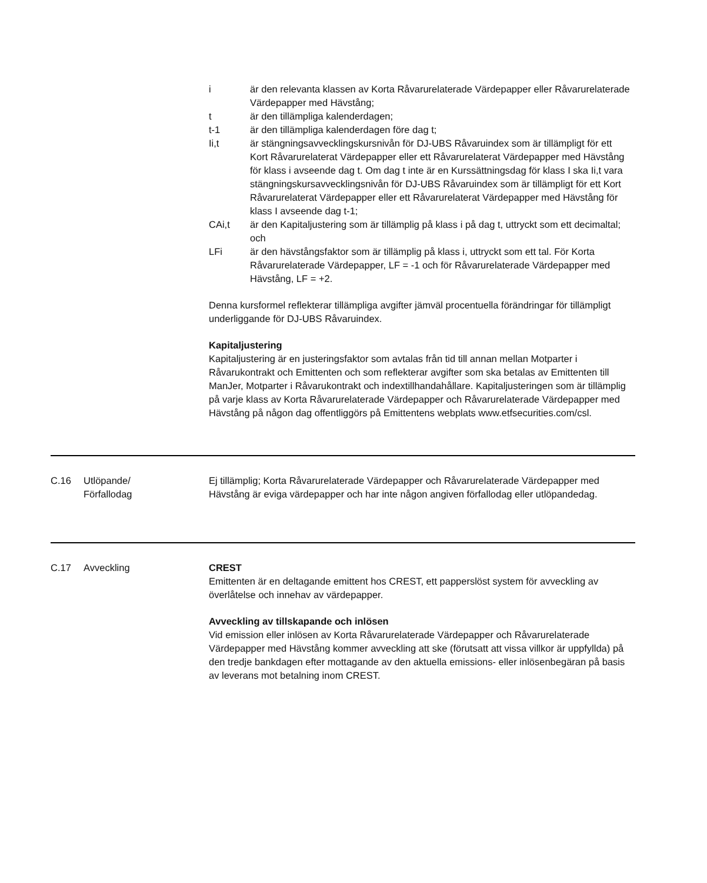i är den relevanta klassen av Korta Råvarurelaterade Värdepapper eller Råvarurelaterade Värdepapper med Hävstång;
t är den tillämpliga kalenderdagen;
t-1 är den tillämpliga kalenderdagen före dag t;
Ii,t är stängningsavvecklingskursnivån för DJ-UBS Råvaruindex som är tillämpligt för ett Kort Råvarurelaterat Värdepapper eller ett Råvarurelaterat Värdepapper med Hävstång för klass i avseende dag t. Om dag t inte är en Kurssättningsdag för klass I ska Ii,t vara stängningskursavvecklingsnivån för DJ-UBS Råvaruindex som är tillämpligt för ett Kort Råvarurelaterat Värdepapper eller ett Råvarurelaterat Värdepapper med Hävstång för klass I avseende dag t-1;
CAi,t är den Kapitaljustering som är tillämplig på klass i på dag t, uttryckt som ett decimaltal; och
LFi är den hävstångsfaktor som är tillämplig på klass i, uttryckt som ett tal. För Korta Råvarurelaterade Värdepapper, LF = -1 och för Råvarurelaterade Värdepapper med Hävstång, LF = +2.
Denna kursformel reflekterar tillämpliga avgifter jämväl procentuella förändringar för tillämpligt underliggande för DJ-UBS Råvaruindex.
Kapitaljustering
Kapitaljustering är en justeringsfaktor som avtalas från tid till annan mellan Motparter i Råvarukontrakt och Emittenten och som reflekterar avgifter som ska betalas av Emittenten till ManJer, Motparter i Råvarukontrakt och indextillhandahållare. Kapitaljusteringen som är tillämplig på varje klass av Korta Råvarurelaterade Värdepapper och Råvarurelaterade Värdepapper med Hävstång på någon dag offentliggörs på Emittentens webplats www.etfsecurities.com/csl.
| C.16 | Utlöpande/ Förfallodag | Ej tillämplig; Korta Råvarurelaterade Värdepapper och Råvarurelaterade Värdepapper med Hävstång är eviga värdepapper och har inte någon angiven förfallodag eller utlöpandedag. |
| C.17 | Avveckling | CREST Emittenten är en deltagande emittent hos CREST, ett papperslöst system för avveckling av överlåtelse och innehav av värdepapper. Avveckling av tillskapande och inlösen Vid emission eller inlösen av Korta Råvarurelaterade Värdepapper och Råvarurelaterade Värdepapper med Hävstång kommer avveckling att ske (förutsatt att vissa villkor är uppfyllda) på den tredje bankdagen efter mottagande av den aktuella emissions- eller inlösenbegäran på basis av leverans mot betalning inom CREST. |